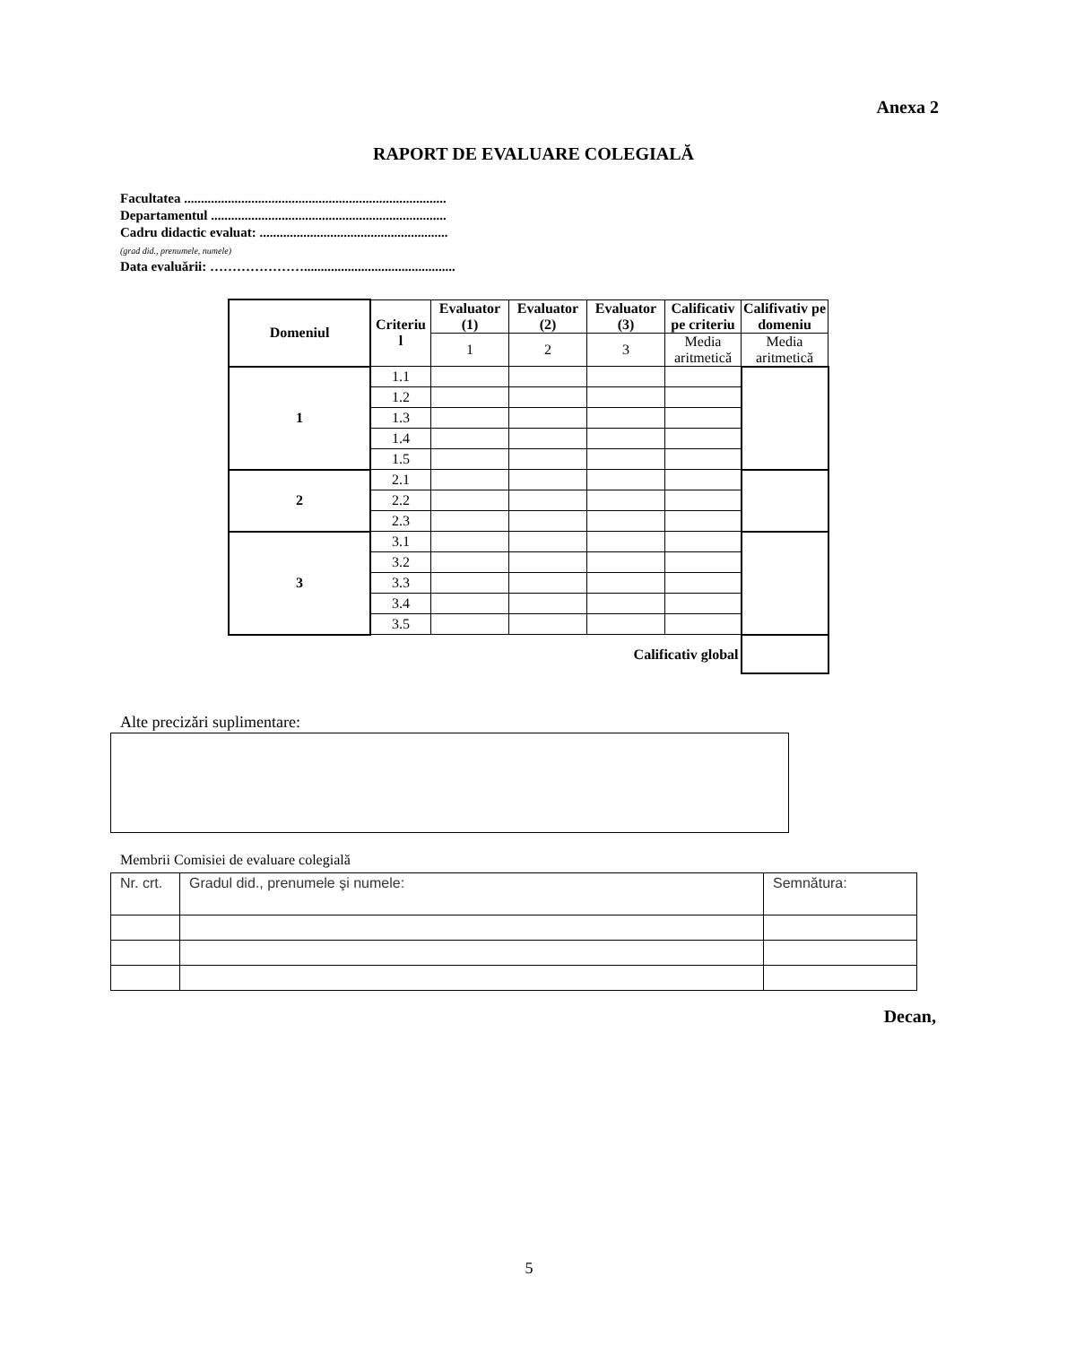Anexa 2
RAPORT DE EVALUARE COLEGIALĂ
Facultatea ..............................................................................
Departamentul ......................................................................
Cadru didactic evaluat: ........................................................
(grad did., prenumele, numele)
Data evaluării: ………………….............................................
| Domeniul | Criteriu l | Evaluator (1) | Evaluator (2) | Evaluator (3) | Calificativ pe criteriu | Califivativ pe domeniu |
| --- | --- | --- | --- | --- | --- | --- |
| | | 1 | 2 | 3 | Media aritmetică | Media aritmetică |
| 1 | 1.1 | | | | | |
| | 1.2 | | | | | |
| | 1.3 | | | | | |
| | 1.4 | | | | | |
| | 1.5 | | | | | |
| 2 | 2.1 | | | | | |
| | 2.2 | | | | | |
| | 2.3 | | | | | |
| 3 | 3.1 | | | | | |
| | 3.2 | | | | | |
| | 3.3 | | | | | |
| | 3.4 | | | | | |
| | 3.5 | | | | | |
| Calificativ global | | | | | | |
Alte precizări suplimentare:
Membrii Comisiei de evaluare colegială
| Nr. crt. | Gradul did., prenumele şi numele: | Semnătura: |
Decan,
5